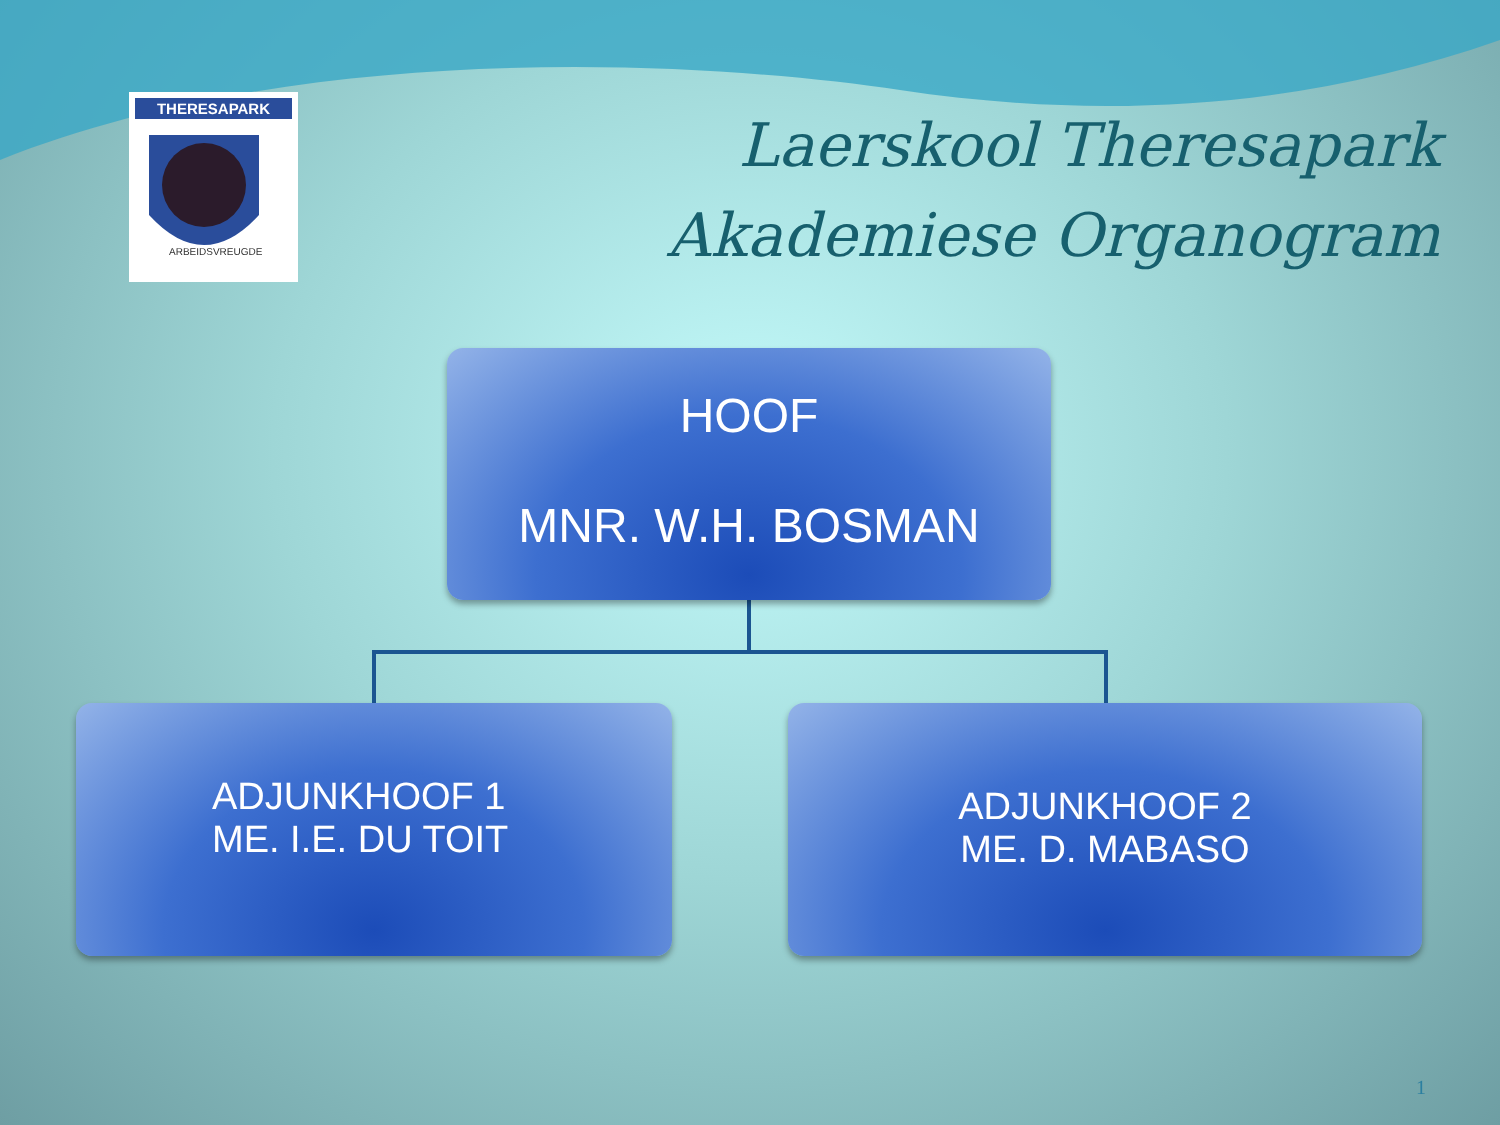THERESAPARK
ARBEIDSVREUGDE
Laerskool Theresapark
Akademiese Organogram
HOOF
MNR. W.H. BOSMAN
ADJUNKHOOF 1
ME. I.E. DU TOIT
ADJUNKHOOF 2
ME. D. MABASO
1